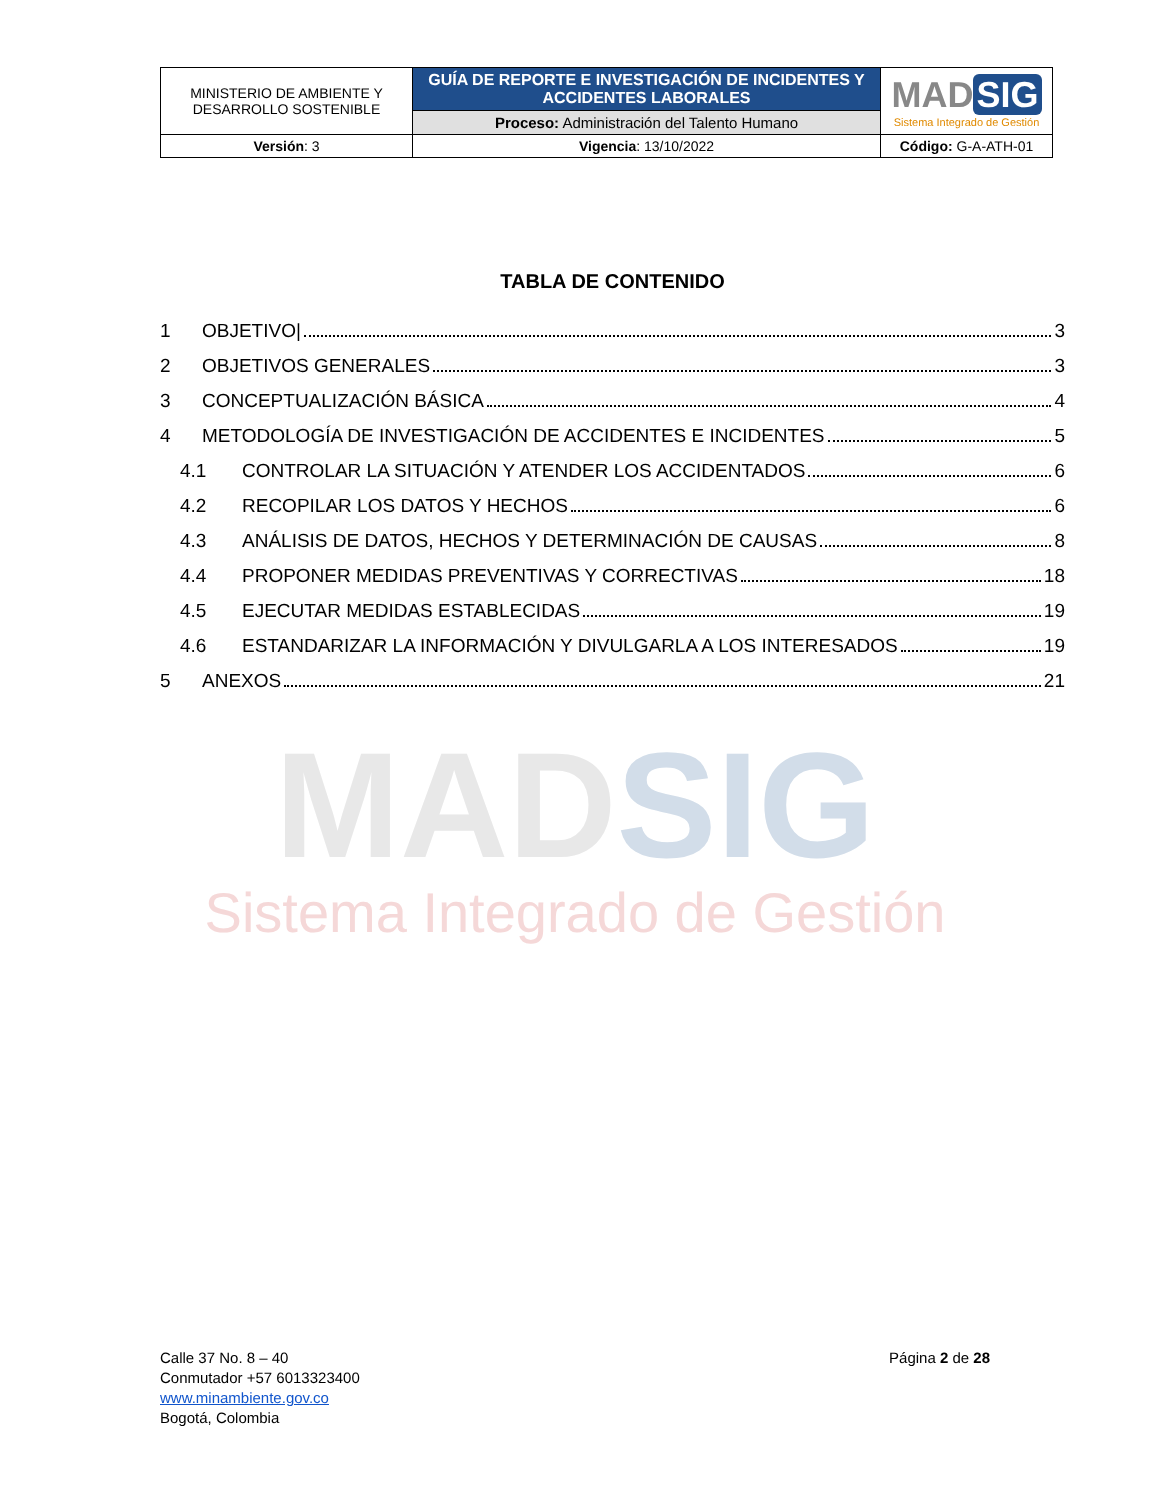| MINISTERIO DE AMBIENTE Y DESARROLLO SOSTENIBLE | GUÍA DE REPORTE E INVESTIGACIÓN DE INCIDENTES Y ACCIDENTES LABORALES | MAD SIG Sistema Integrado de Gestión |
| | Proceso: Administración del Talento Humano | |
| Versión : 3 | Vigencia : 13/10/2022 | Código: G-A-ATH-01 |
TABLA DE CONTENIDO
1 OBJETIVO| 3
2 OBJETIVOS GENERALES 3
3 CONCEPTUALIZACIÓN BÁSICA 4
4
METODOLOGÍA DE INVESTIGACIÓN DE ACCIDENTES E INCIDENTES 5
4.1
CONTROLAR LA SITUACIÓN Y ATENDER LOS ACCIDENTADOS 6
4.2 RECOPILAR LOS DATOS Y HECHOS 6
4.3
ANÁLISIS DE DATOS, HECHOS Y DETERMINACIÓN DE CAUSAS 8
4.4
PROPONER MEDIDAS PREVENTIVAS Y CORRECTIVAS 18
4.5
EJECUTAR MEDIDAS ESTABLECIDAS 19
4.6
ESTANDARIZAR LA INFORMACIÓN Y DIVULGARLA A LOS INTERESADOS 19
5 ANEXOS 21
MADSIG
Sistema Integrado de Gestión
Calle 37 No. 8 – 40
Conmutador +57 6013323400
www.minambiente.gov.co
Bogotá, Colombia
Página 2 de 28